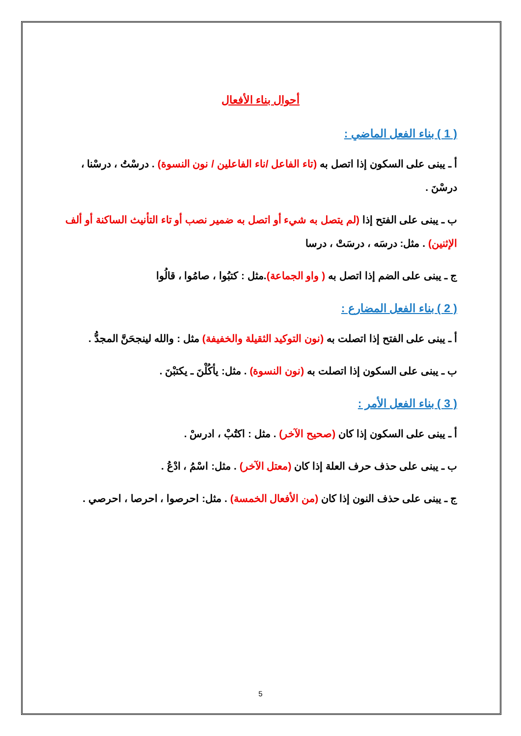أحوال بناء الأفعال
( 1 ) بناء الفعل الماضي :
أ ـ يبنى على السكون إذا اتصل به (تاء الفاعل /ناء الفاعلين / نون النسوة) . درسْتُ ، درسْنا ، درسْنَ .
ب ـ يبنى على الفتح إذا (لم يتصل به شيء أو اتصل به ضمير نصب أو تاء التأنيث الساكنة أو ألف الإثنين) . مثل: درسَه ، درسَتْ ، درسا
ج ـ يبنى على الضم إذا اتصل به ( واو الجماعة).مثل : كتبُوا ، صامُوا ، قالُوا
( 2 ) بناء الفعل المضارع :
أ ـ يبنى على الفتح إذا اتصلت به (نون التوكيد الثقيلة والخفيفة) مثل : والله لينجحَنَّ المجدُّ .
ب ـ يبنى على السكون إذا اتصلت به (نون النسوة) . مثل: يأكُلْنَ ـ يكتبْنَ .
( 3 ) بناء الفعل الأمر :
أ ـ يبنى على السكون إذا كان (صحيح الآخر) . مثل : اكتُبْ ، ادرسْ .
ب ـ يبنى على حذف حرف العلة إذا كان (معتل الآخر) . مثل: اسْمُ ، ادْعُ .
ج ـ يبنى على حذف النون إذا كان (من الأفعال الخمسة) . مثل: احرصوا ، احرصا ، احرصي .
5